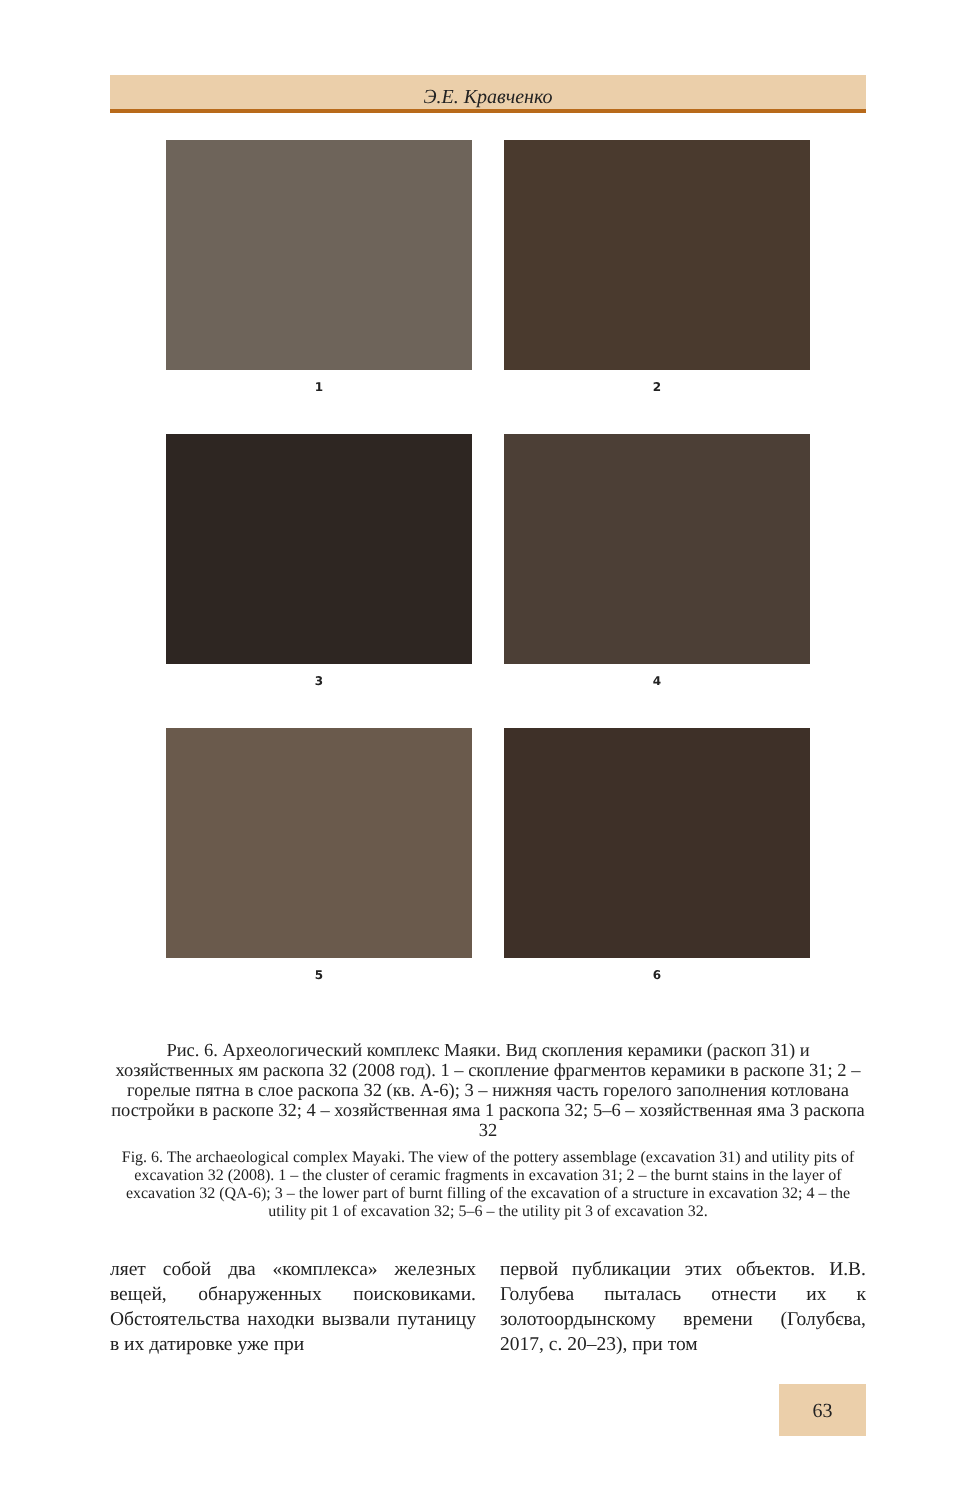Э.Е. Кравченко
1 2
3 4
5 6
Рис. 6. Археологический комплекс Маяки. Вид скопления керамики (раскоп 31) и хозяйственных ям раскопа 32 (2008 год). 1 – скопление фрагментов керамики в раскопе 31; 2 – горелые пятна в слое раскопа 32 (кв. А-6); 3 – нижняя часть горелого заполнения котлована постройки в раскопе 32; 4 – хозяйственная яма 1 раскопа 32; 5–6 – хозяйственная яма 3 раскопа 32
Fig. 6. The archaeological complex Mayaki. The view of the pottery assemblage (excavation 31) and utility pits of excavation 32 (2008). 1 – the cluster of ceramic fragments in excavation 31; 2 – the burnt stains in the layer of excavation 32 (QA-6); 3 – the lower part of burnt filling of the excavation of a structure in excavation 32; 4 – the utility pit 1 of excavation 32; 5–6 – the utility pit 3 of excavation 32.
ляет собой два «комплекса» железных вещей, обнаруженных поисковиками. Обстоятельства находки вызвали путаницу в их датировке уже при
первой публикации этих объектов. И.В. Голубева пыталась отнести их к золотоордынскому времени (Голубєва, 2017, с. 20–23), при том
63